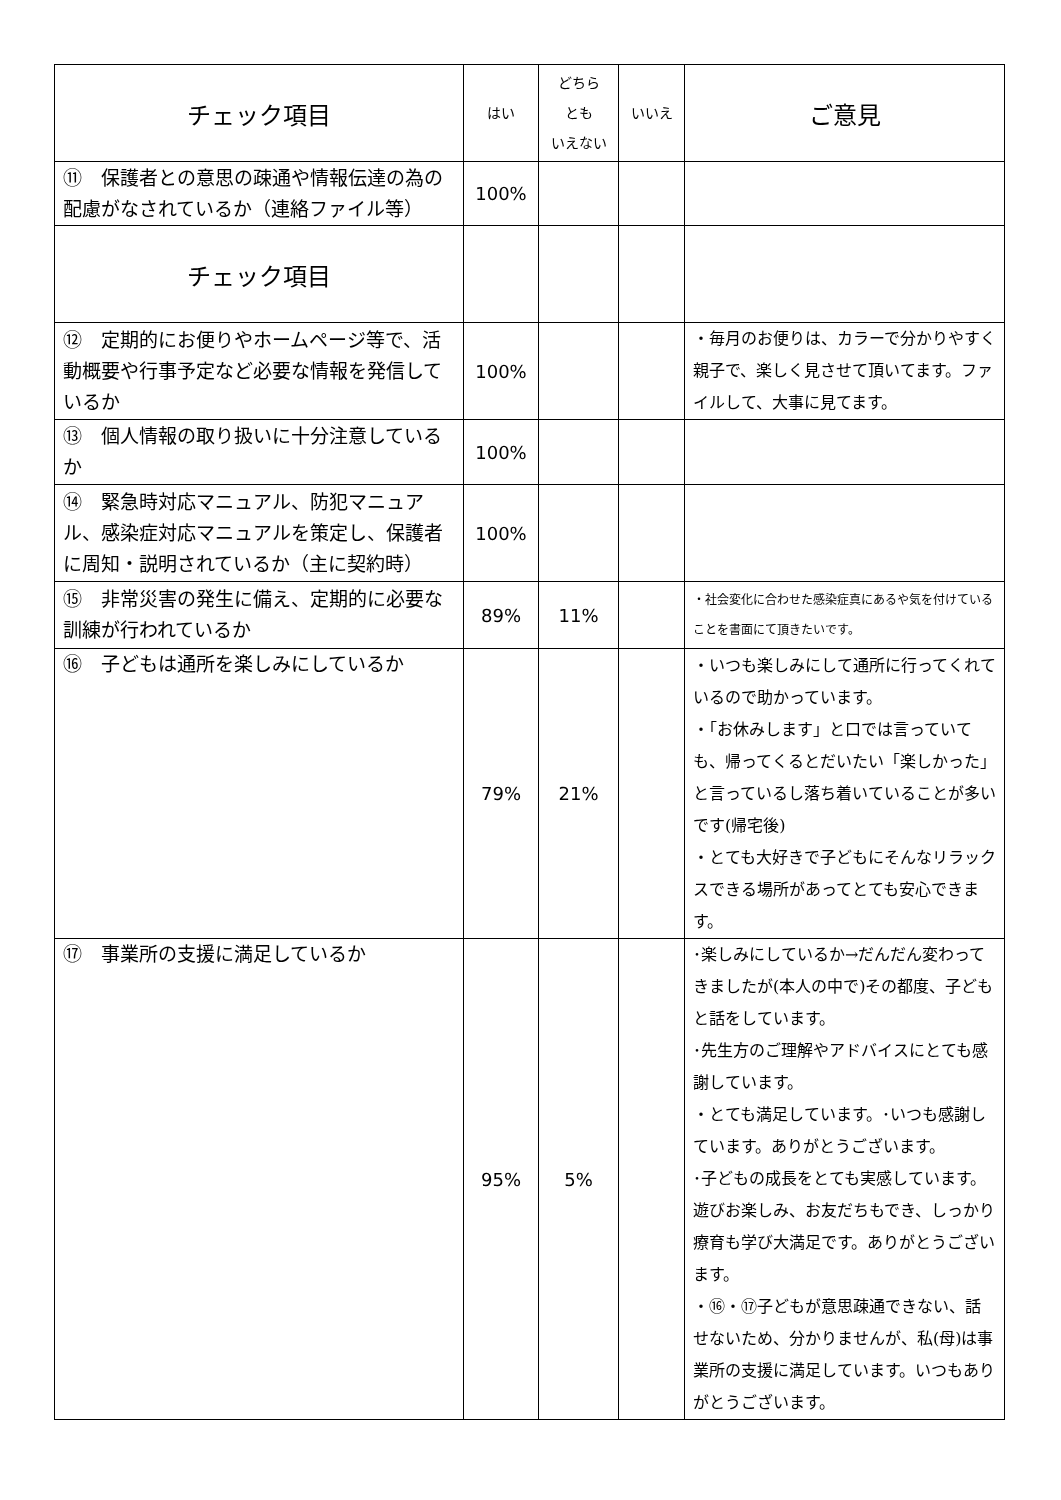| チェック項目 | はい | どちら とも いえない | いいえ | ご意見 |
| --- | --- | --- | --- | --- |
| ⑪ 保護者との意思の疎通や情報伝達の為の配慮がなされているか（連絡ファイル等） | 100% | | | |
| チェック項目 | | | | |
| ⑫ 定期的にお便りやホームページ等で、活動概要や行事予定など必要な情報を発信しているか | 100% | | | ・毎月のお便りは、カラーで分かりやすく親子で、楽しく見させて頂いてます。ファイルして、大事に見てます。 |
| ⑬ 個人情報の取り扱いに十分注意しているか | 100% | | | |
| ⑭ 緊急時対応マニュアル、防犯マニュアル、感染症対応マニュアルを策定し、保護者に周知・説明されているか（主に契約時） | 100% | | | |
| ⑮ 非常災害の発生に備え、定期的に必要な訓練が行われているか | 89% | 11% | | ・社会変化に合わせた感染症真にあるや気を付けていることを書面にて頂きたいです。 |
| ⑯ 子どもは通所を楽しみにしているか | 79% | 21% | | ・いつも楽しみにして通所に行ってくれているので助かっています。 ・「お休みします」と口では言っていても、帰ってくるとだいたい「楽しかった」と言っているし落ち着いていることが多いです(帰宅後) ・とても大好きで子どもにそんなリラックスできる場所があってとても安心できます。 |
| ⑰ 事業所の支援に満足しているか | 95% | 5% | | ･楽しみにしているか→だんだん変わってきましたが(本人の中で)その都度、子どもと話をしています。 ･先生方のご理解やアドバイスにとても感謝しています。 ・とても満足しています。･いつも感謝しています。ありがとうございます。 ･子どもの成長をとても実感しています。遊びお楽しみ、お友だちもでき、しっかり療育も学び大満足です。ありがとうございます。 ・⑯・⑰子どもが意思疎通できない、話せないため、分かりませんが、私(母)は事業所の支援に満足しています。いつもありがとうございます。 |